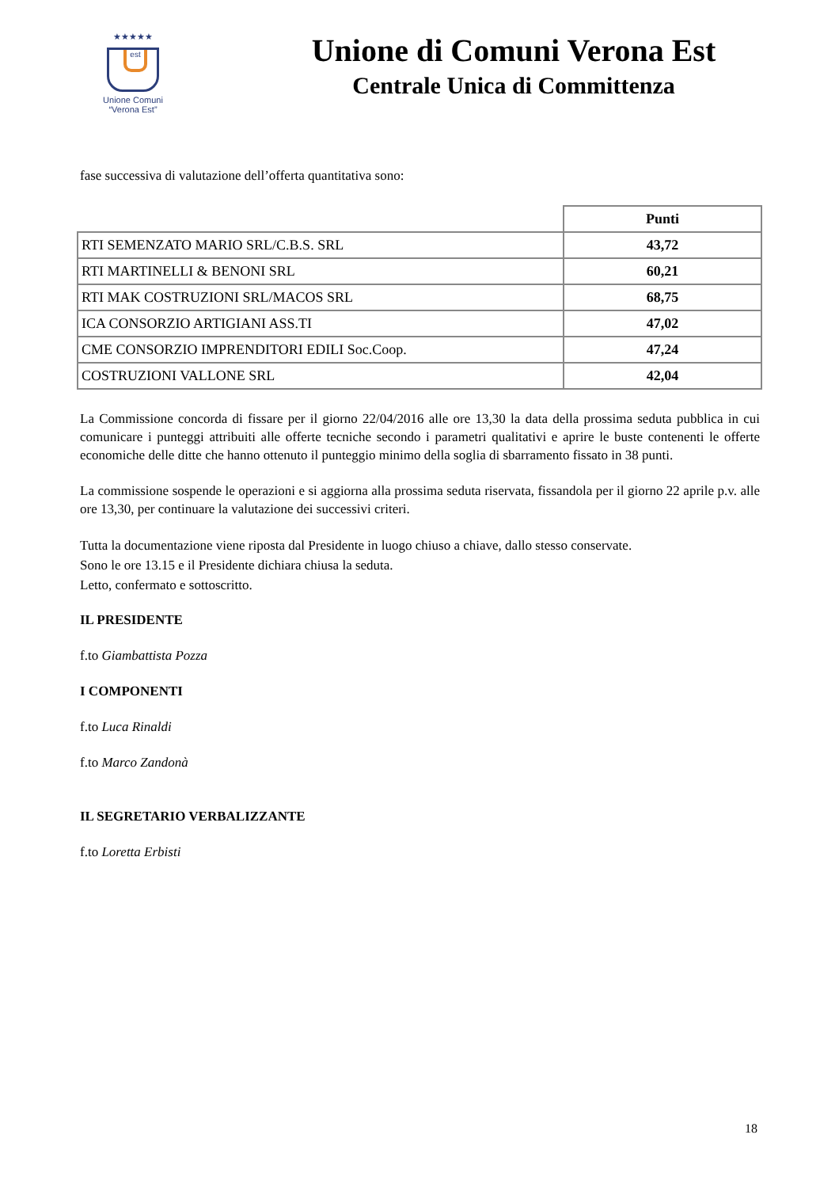★★★★★
est
Unione Comuni
“Verona Est”
Unione di Comuni Verona Est
Centrale Unica di Committenza
fase successiva di valutazione dell’offerta quantitativa sono:
| | Punti |
| --- | --- |
| RTI SEMENZATO MARIO SRL/C.B.S. SRL | 43,72 |
| RTI MARTINELLI & BENONI SRL | 60,21 |
| RTI MAK COSTRUZIONI SRL/MACOS SRL | 68,75 |
| ICA CONSORZIO ARTIGIANI ASS.TI | 47,02 |
| CME CONSORZIO IMPRENDITORI EDILI Soc.Coop. | 47,24 |
| COSTRUZIONI VALLONE SRL | 42,04 |
La Commissione concorda di fissare per il giorno 22/04/2016 alle ore 13,30 la data della prossima seduta pubblica in cui comunicare i punteggi attribuiti alle offerte tecniche secondo i parametri qualitativi e aprire le buste contenenti le offerte economiche delle ditte che hanno ottenuto il punteggio minimo della soglia di sbarramento fissato in 38 punti.
La commissione sospende le operazioni e si aggiorna alla prossima seduta riservata, fissandola per il giorno 22 aprile p.v. alle ore 13,30, per continuare la valutazione dei successivi criteri.
Tutta la documentazione viene riposta dal Presidente in luogo chiuso a chiave, dallo stesso conservate.
Sono le ore 13.15 e il Presidente dichiara chiusa la seduta.
Letto, confermato e sottoscritto.
IL PRESIDENTE
f.to Giambattista Pozza
I COMPONENTI
f.to Luca Rinaldi
f.to Marco Zandonà
IL SEGRETARIO VERBALIZZANTE
f.to Loretta Erbisti
18